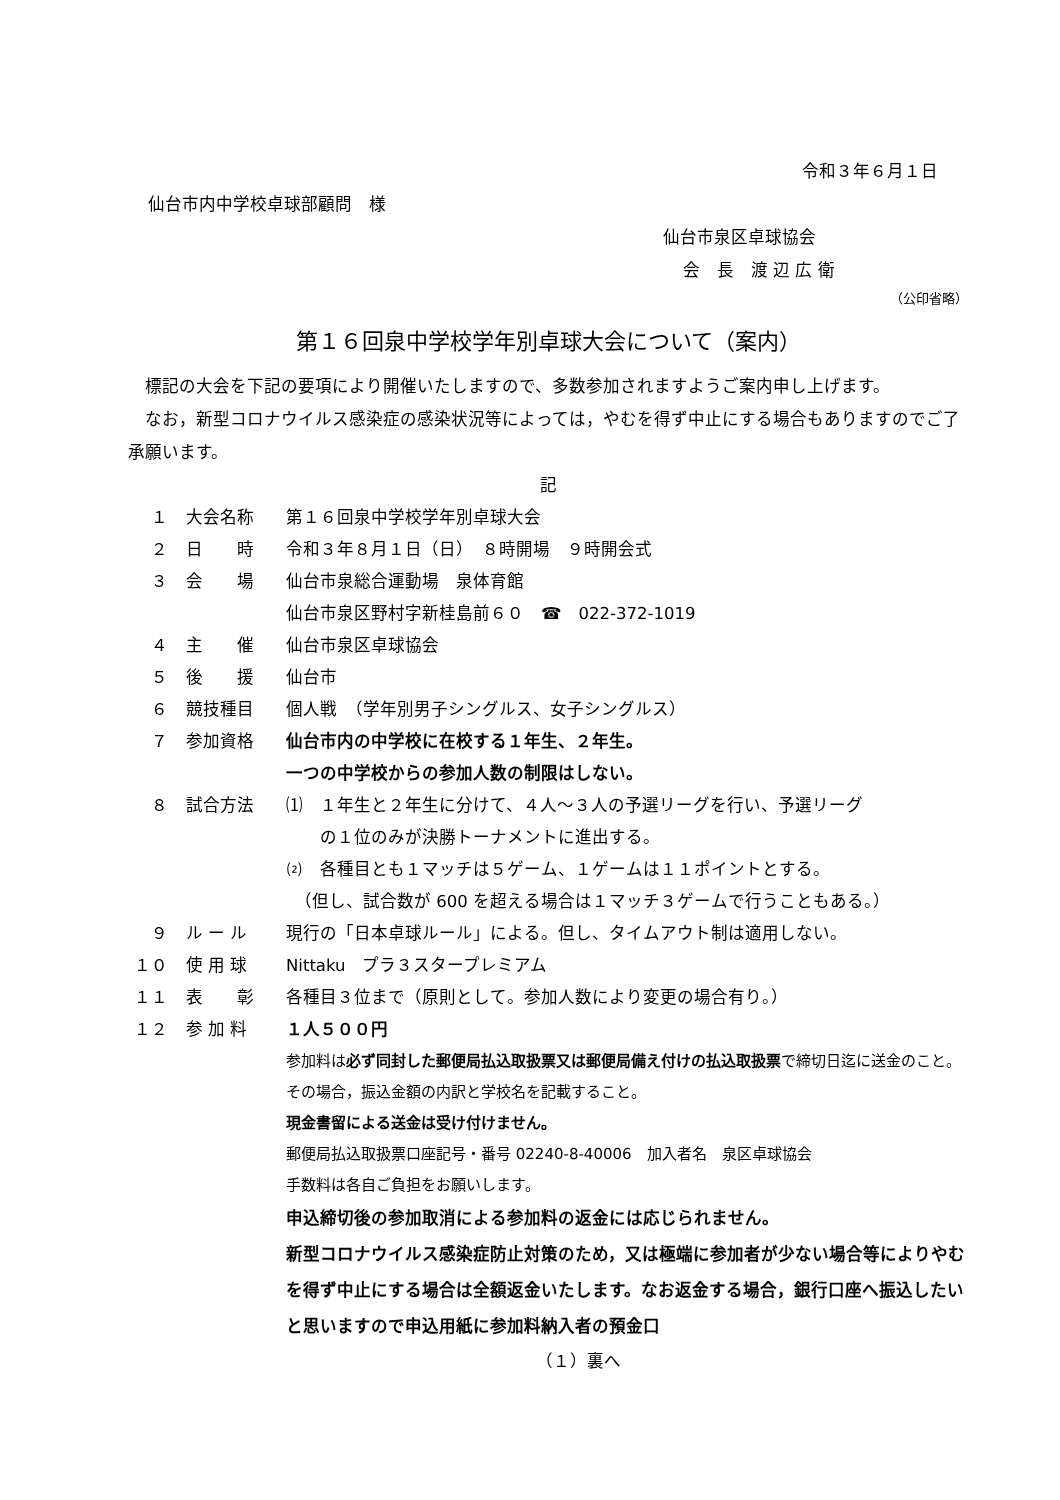令和３年６月１日
仙台市内中学校卓球部顧問　様
仙台市泉区卓球協会
会　長　渡 辺 広 衛
（公印省略）
第１６回泉中学校学年別卓球大会について（案内）
　標記の大会を下記の要項により開催いたしますので、多数参加されますようご案内申し上げます。
　なお，新型コロナウイルス感染症の感染状況等によっては，やむを得ず中止にする場合もありますのでご了承願います。
記
１ 大会名称 第１６回泉中学校学年別卓球大会
２ 日　　時 令和３年８月１日（日）　８時開場　９時開会式
３ 会　　場 仙台市泉総合運動場　泉体育館
仙台市泉区野村字新桂島前６０　☎　022-372-1019
４ 主　　催 仙台市泉区卓球協会
５ 後　　援 仙台市
６ 競技種目 個人戦　（学年別男子シングルス、女子シングルス）
７ 参加資格 仙台市内の中学校に在校する１年生、２年生。
一つの中学校からの参加人数の制限はしない。
８ 試合方法 ⑴　１年生と２年生に分けて、４人～３人の予選リーグを行い、予選リーグ
　　の１位のみが決勝トーナメントに進出する。
⑵　各種目とも１マッチは５ゲーム、１ゲームは１１ポイントとする。
　（但し、試合数が 600 を超える場合は１マッチ３ゲームで行うこともある。）
９ ル ー ル 現行の「日本卓球ルール」による。但し、タイムアウト制は適用しない。
１０ 使 用 球 Nittaku　プラ３スタープレミアム
１１ 表　　彰 各種目３位まで（原則として。参加人数により変更の場合有り。）
１２ 参 加 料 １人５００円
参加料は必ず同封した郵便局払込取扱票又は郵便局備え付けの払込取扱票で締切日迄に送金のこと。その場合，振込金額の内訳と学校名を記載すること。
現金書留による送金は受け付けません。
郵便局払込取扱票口座記号・番号 02240-8-40006　加入者名　泉区卓球協会
手数料は各自ご負担をお願いします。
申込締切後の参加取消による参加料の返金には応じられません。
新型コロナウイルス感染症防止対策のため，又は極端に参加者が少ない場合等によりやむを得ず中止にする場合は全額返金いたします。なお返金する場合，銀行口座へ振込したいと思いますので申込用紙に参加料納入者の預金口
（１）裏へ